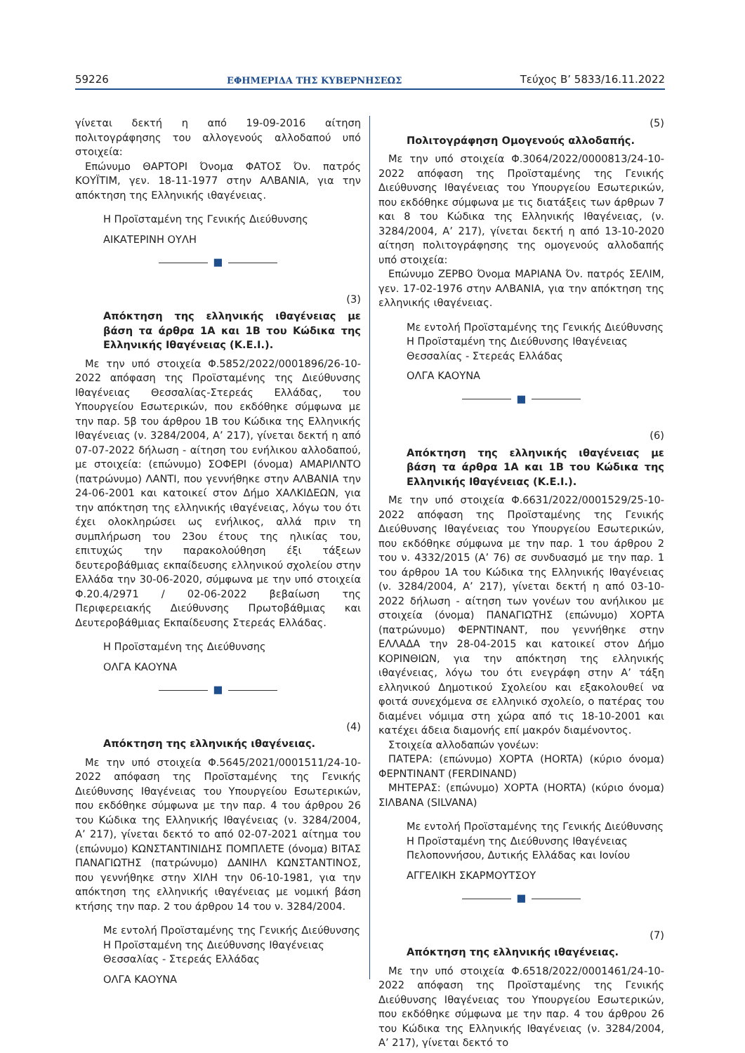59226 ΕΦΗΜΕΡΙΔΑ ΤΗΣ ΚΥΒΕΡΝΗΣΕΩΣ Τεύχος B’ 5833/16.11.2022
γίνεται δεκτή η από 19-09-2016 αίτηση πολιτογράφησης του αλλογενούς αλλοδαπού υπό στοιχεία:
Επώνυμο ΘΑΡΤΟΡΙ Όνομα ΦΑΤΟΣ Όν. πατρός ΚΟΥΪΤΙΜ, γεν. 18-11-1977 στην ΑΛΒΑΝΙΑ, για την απόκτηση της Ελληνικής ιθαγένειας.
Η Προϊσταμένη της Γενικής Διεύθυνσης
ΑΙΚΑΤΕΡΙΝΗ ΟΥΛΗ
■
(3)
Απόκτηση της ελληνικής ιθαγένειας με βάση τα άρθρα 1Α και 1Β του Κώδικα της Ελληνικής Ιθαγένειας (Κ.Ε.Ι.).
Με την υπό στοιχεία Φ.5852/2022/0001896/26-10-2022 απόφαση της Προϊσταμένης της Διεύθυνσης Ιθαγένειας Θεσσαλίας-Στερεάς Ελλάδας, του Υπουργείου Εσωτερικών, που εκδόθηκε σύμφωνα με την παρ. 5β του άρθρου 1Β του Κώδικα της Ελληνικής Ιθαγένειας (ν. 3284/2004, Α’ 217), γίνεται δεκτή η από 07-07-2022 δήλωση - αίτηση του ενήλικου αλλοδαπού, με στοιχεία: (επώνυμο) ΣΟΦΕΡΙ (όνομα) ΑΜΑΡΙΛΝΤΟ (πατρώνυμο) ΛΑΝΤΙ, που γεννήθηκε στην ΑΛΒΑΝΙΑ την 24-06-2001 και κατοικεί στον Δήμο ΧΑΛΚΙΔΕΩΝ, για την απόκτηση της ελληνικής ιθαγένειας, λόγω του ότι έχει ολοκληρώσει ως ενήλικος, αλλά πριν τη συμπλήρωση του 23ου έτους της ηλικίας του, επιτυχώς την παρακολούθηση έξι τάξεων δευτεροβάθμιας εκπαίδευσης ελληνικού σχολείου στην Ελλάδα την 30-06-2020, σύμφωνα με την υπό στοιχεία Φ.20.4/2971 / 02-06-2022 βεβαίωση της Περιφερειακής Διεύθυνσης Πρωτοβάθμιας και Δευτεροβάθμιας Εκπαίδευσης Στερεάς Ελλάδας.
Η Προϊσταμένη της Διεύθυνσης
ΟΛΓΑ ΚΑΟΥΝΑ
■
(4)
Απόκτηση της ελληνικής ιθαγένειας.
Με την υπό στοιχεία Φ.5645/2021/0001511/24-10-2022 απόφαση της Προϊσταμένης της Γενικής Διεύθυνσης Ιθαγένειας του Υπουργείου Εσωτερικών, που εκδόθηκε σύμφωνα με την παρ. 4 του άρθρου 26 του Κώδικα της Ελληνικής Ιθαγένειας (ν. 3284/2004, Α’ 217), γίνεται δεκτό το από 02-07-2021 αίτημα του (επώνυμο) ΚΩΝΣΤΑΝΤΙΝΙΔΗΣ ΠΟΜΠΛΕΤΕ (όνομα) ΒΙΤΑΣ ΠΑΝΑΓΙΩΤΗΣ (πατρώνυμο) ΔΑΝΙΗΛ ΚΩΝΣΤΑΝΤΙΝΟΣ, που γεννήθηκε στην ΧΙΛΗ την 06-10-1981, για την απόκτηση της ελληνικής ιθαγένειας με νομική βάση κτήσης την παρ. 2 του άρθρου 14 του ν. 3284/2004.
Με εντολή Προϊσταμένης της Γενικής Διεύθυνσης
Η Προϊσταμένη της Διεύθυνσης Ιθαγένειας
Θεσσαλίας - Στερεάς Ελλάδας
ΟΛΓΑ ΚΑΟΥΝΑ
(5)
Πολιτογράφηση Ομογενούς αλλοδαπής.
Με την υπό στοιχεία Φ.3064/2022/0000813/24-10-2022 απόφαση της Προϊσταμένης της Γενικής Διεύθυνσης Ιθαγένειας του Υπουργείου Εσωτερικών, που εκδόθηκε σύμφωνα με τις διατάξεις των άρθρων 7 και 8 του Κώδικα της Ελληνικής Ιθαγένειας, (ν. 3284/2004, Α’ 217), γίνεται δεκτή η από 13-10-2020 αίτηση πολιτογράφησης της ομογενούς αλλοδαπής υπό στοιχεία:
Επώνυμο ΖΕΡΒΟ Όνομα ΜΑΡΙΑΝΑ Όν. πατρός ΣΕΛΙΜ, γεν. 17-02-1976 στην ΑΛΒΑΝΙΑ, για την απόκτηση της ελληνικής ιθαγένειας.
Με εντολή Προϊσταμένης της Γενικής Διεύθυνσης
Η Προϊσταμένη της Διεύθυνσης Ιθαγένειας
Θεσσαλίας - Στερεάς Ελλάδας
ΟΛΓΑ ΚΑΟΥΝΑ
■
(6)
Απόκτηση της ελληνικής ιθαγένειας με βάση τα άρθρα 1Α και 1Β του Κώδικα της Ελληνικής Ιθαγένειας (Κ.Ε.Ι.).
Με την υπό στοιχεία Φ.6631/2022/0001529/25-10-2022 απόφαση της Προϊσταμένης της Γενικής Διεύθυνσης Ιθαγένειας του Υπουργείου Εσωτερικών, που εκδόθηκε σύμφωνα με την παρ. 1 του άρθρου 2 του ν. 4332/2015 (Α’ 76) σε συνδυασμό με την παρ. 1 του άρθρου 1Α του Κώδικα της Ελληνικής Ιθαγένειας (ν. 3284/2004, Α’ 217), γίνεται δεκτή η από 03-10-2022 δήλωση - αίτηση των γονέων του ανήλικου με στοιχεία (όνομα) ΠΑΝΑΓΙΩΤΗΣ (επώνυμο) ΧΟΡΤΑ (πατρώνυμο) ΦΕΡΝΤΙΝΑΝΤ, που γεννήθηκε στην ΕΛΛΑΔΑ την 28-04-2015 και κατοικεί στον Δήμο ΚΟΡΙΝΘΙΩΝ, για την απόκτηση της ελληνικής ιθαγένειας, λόγω του ότι ενεγράφη στην Α’ τάξη ελληνικού Δημοτικού Σχολείου και εξακολουθεί να φοιτά συνεχόμενα σε ελληνικό σχολείο, ο πατέρας του διαμένει νόμιμα στη χώρα από τις 18-10-2001 και κατέχει άδεια διαμονής επί μακρόν διαμένοντος.
Στοιχεία αλλοδαπών γονέων:
ΠΑΤΕΡΑ: (επώνυμο) ΧΟΡΤΑ (HORTA) (κύριο όνομα) ΦΕΡΝΤΙΝΑΝΤ (FERDINAND)
ΜΗΤΕΡΑΣ: (επώνυμο) ΧΟΡΤΑ (HORTA) (κύριο όνομα) ΣΙΛΒΑΝΑ (SILVANA)
Με εντολή Προϊσταμένης της Γενικής Διεύθυνσης
Η Προϊσταμένη της Διεύθυνσης Ιθαγένειας
Πελοποννήσου, Δυτικής Ελλάδας και Ιονίου
ΑΓΓΕΛΙΚΗ ΣΚΑΡΜΟΥΤΣΟΥ
■
(7)
Απόκτηση της ελληνικής ιθαγένειας.
Με την υπό στοιχεία Φ.6518/2022/0001461/24-10-2022 απόφαση της Προϊσταμένης της Γενικής Διεύθυνσης Ιθαγένειας του Υπουργείου Εσωτερικών, που εκδόθηκε σύμφωνα με την παρ. 4 του άρθρου 26 του Κώδικα της Ελληνικής Ιθαγένειας (ν. 3284/2004, Α’ 217), γίνεται δεκτό το